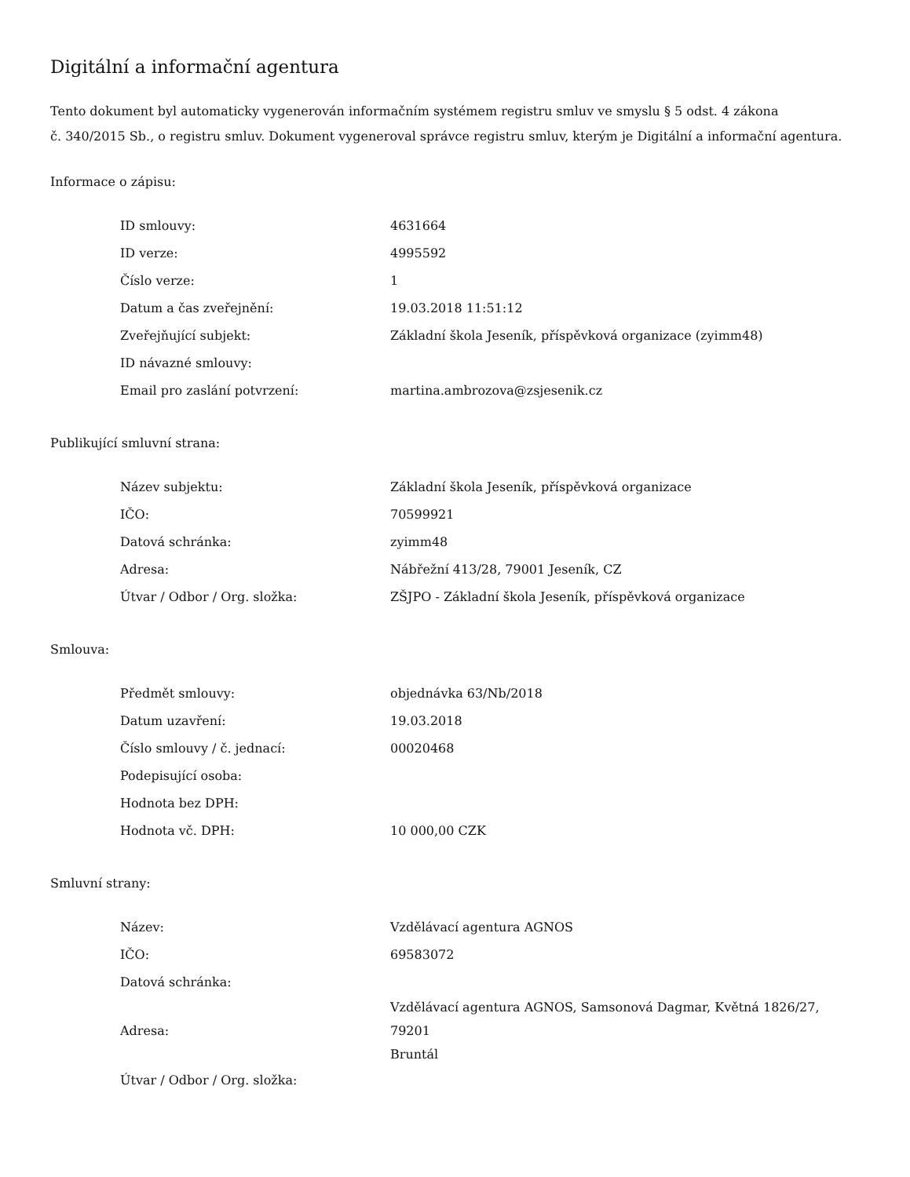Digitální a informační agentura
Tento dokument byl automaticky vygenerován informačním systémem registru smluv ve smyslu § 5 odst. 4 zákona
č. 340/2015 Sb., o registru smluv. Dokument vygeneroval správce registru smluv, kterým je Digitální a informační agentura.
Informace o zápisu:
| ID smlouvy: | 4631664 |
| ID verze: | 4995592 |
| Číslo verze: | 1 |
| Datum a čas zveřejnění: | 19.03.2018 11:51:12 |
| Zveřejňující subjekt: | Základní škola Jeseník, příspěvková organizace (zyimm48) |
| ID návazné smlouvy: | |
| Email pro zaslání potvrzení: | martina.ambrozova@zsjesenik.cz |
Publikující smluvní strana:
| Název subjektu: | Základní škola Jeseník, příspěvková organizace |
| IČO: | 70599921 |
| Datová schránka: | zyimm48 |
| Adresa: | Nábřežní 413/28, 79001 Jeseník, CZ |
| Útvar / Odbor / Org. složka: | ZŠJPO - Základní škola Jeseník, příspěvková organizace |
Smlouva:
| Předmět smlouvy: | objednávka 63/Nb/2018 |
| Datum uzavření: | 19.03.2018 |
| Číslo smlouvy / č. jednací: | 00020468 |
| Podepisující osoba: | |
| Hodnota bez DPH: | |
| Hodnota vč. DPH: | 10 000,00 CZK |
Smluvní strany:
| Název: | Vzdělávací agentura AGNOS |
| IČO: | 69583072 |
| Datová schránka: | |
| Adresa: | Vzdělávací agentura AGNOS, Samsonová Dagmar, Květná 1826/27, 79201 Bruntál |
| Útvar / Odbor / Org. složka: | |